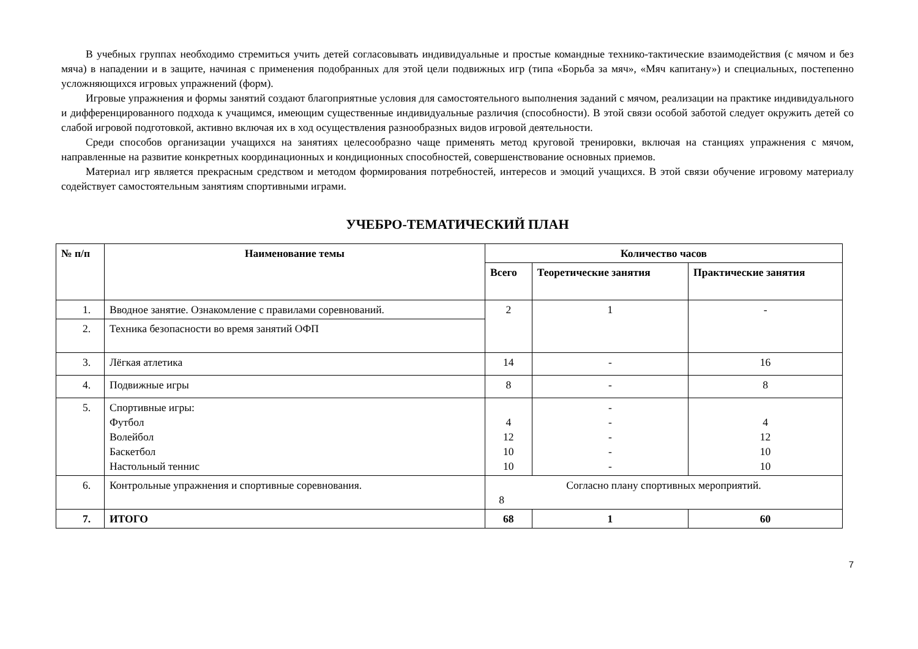В учебных группах необходимо стремиться учить детей согласовывать индивидуальные и простые командные технико-тактические взаимодействия (с мячом и без мяча) в нападении и в защите, начиная с применения подобранных для этой цели подвижных игр (типа «Борьба за мяч», «Мяч капитану») и специальных, постепенно усложняющихся игровых упражнений (форм).
Игровые упражнения и формы занятий создают благоприятные условия для самостоятельного выполнения заданий с мячом, реализации на практике индивидуального и дифференцированного подхода к учащимся, имеющим существенные индивидуальные различия (способности). В этой связи особой заботой следует окружить детей со слабой игровой подготовкой, активно включая их в ход осуществления разнообразных видов игровой деятельности.
Среди способов организации учащихся на занятиях целесообразно чаще применять метод круговой тренировки, включая на станциях упражнения с мячом, направленные на развитие конкретных координационных и кондиционных способностей, совершенствование основных приемов.
Материал игр является прекрасным средством и методом формирования потребностей, интересов и эмоций учащихся. В этой связи обучение игровому материалу содействует самостоятельным занятиям спортивными играми.
УЧЕБРО-ТЕМАТИЧЕСКИЙ ПЛАН
| № п/п | Наименование темы | Количество часов | | |
| --- | --- | --- | --- | --- |
| | | Всего | Теоретические занятия | Практические занятия |
| 1. | Вводное занятие. Ознакомление с правилами соревнований. | 2 | 1 | - |
| 2. | Техника безопасности во время занятий ОФП | | | |
| 3. | Лёгкая атлетика | 14 | - | 16 |
| 4. | Подвижные игры | 8 | - | 8 |
| 5. | Спортивные игры: Футбол Волейбол Баскетбол Настольный теннис | 4 12 10 10 | - - - - - | 4 12 10 10 |
| 6. | Контрольные упражнения и спортивные соревнования. | Согласно плану спортивных мероприятий. 8 | | |
| 7. | ИТОГО | 68 | 1 | 60 |
7